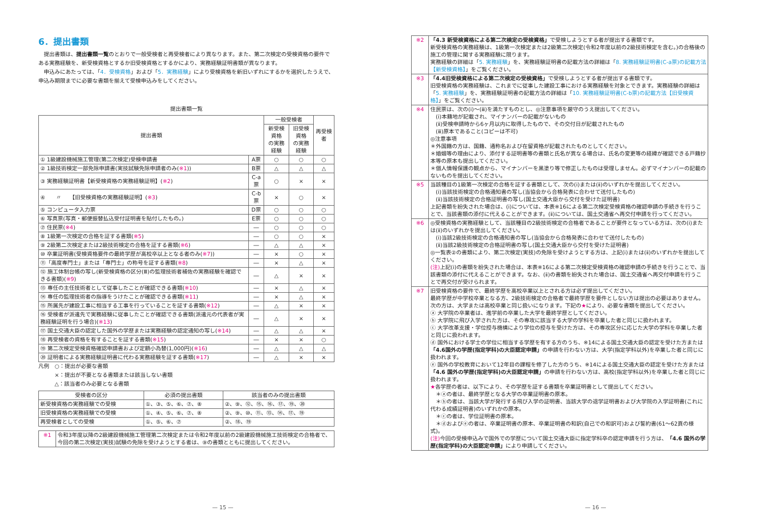6．提出書類
　提出書類は、提出書類一覧のとおりで一般受検者と再受検者により異なります。また、第二次検定の受検資格の要件である実務経験を、新受検資格とするか旧受検資格とするかにより、実務経験証明書類が異なります。
　申込みにあたっては、「4．受検資格」および「5．実務経験」により受検資格を新旧いずれにするかを選択したうえで、申込み期限までに必要な書類を揃えて受検申込みをしてください。
提出書類一覧
| 提出書類 | | 一般受検者 | | 再受検者 |
| --- | --- | --- | --- | --- |
| | | 新受検資格 の実務経験 | 旧受検資格 の実務経験 | |
| ① 1級建設機械施工管理(第二次検定)受検申請書 | A票 | ○ | ○ | ○ |
| ② 1級技術検定一部免除申請書(実技試験免除申請者のみ( ※1 )) | B票 | △ | △ | △ |
| ③ 実務経験証明書【新受検資格の実務経験証明】( ※2 ) | C-a票 | ○ | × | × |
| ④ 〃 【旧受検資格の実務経験証明】( ※3 ) | C-b票 | × | ○ | × |
| ⑤ コンピュータ入力票 | D票 | ○ | ○ | ○ |
| ⑥ 写真票(写真・郵便振替払込受付証明書を貼付したもの。) | E票 | ○ | ○ | ○ |
| ⑦ 住民票( ※4 ) | ― | ○ | ○ | ○ |
| ⑧ 1級第一次検定の合格を証する書類( ※5 ) | ― | ○ | ○ | × |
| ⑨ 2級第二次検定または2級技術検定の合格を証する書類( ※6 ) | ― | △ | △ | × |
| ⑩ 卒業証明書(受検資格要件の最終学歴が高校卒以上となる者のみ( ※7 )) | ― | × | ○ | × |
| ⑪「高度専門士」または「専門士」の称号を証する書類( ※8 ) | ― | × | △ | × |
| ⑫ 施工体制台帳の写し(新受検資格の区分(Ⅲ)の監理技術者補佐の実務経験を確認できる書類)( ※9 ) | ― | △ | × | × |
| ⑬ 専任の主任技術者として従事したことが確認できる書類( ※10 ) | ― | × | △ | × |
| ⑭ 専任の監理技術者の指導をうけたことが確認できる書類( ※11 ) | ― | × | △ | × |
| ⑮ 所属先が建設工事に相当する工事を行っていることを証する書類( ※12 ) | ― | △ | × | × |
| ⑯ 受検者が派遣先で実務経験に従事したことが確認できる書類(派遣元の代表者が実務経験証明を行う場合)( ※13 ) | ― | △ | × | × |
| ⑰ 国土交通大臣の認定した国外の学歴または実務経験の認定通知の写し( ※14 ) | ― | △ | △ | × |
| ⑱ 再受検者の資格を有することを証する書類( ※15 ) | ― | × | × | ○ |
| ⑲ 第二次検定受検資格確認申請書および定額小為替(1,000円)( ※16 ) | ― | △ | △ | △ |
| ⑳ 証明者による実務経験証明書に代わる実務経験を証する書類( ※17 ) | ― | △ | × | × |
凡例　○：提出が必要な書類
　　　×：提出が不要となる書類または該当しない書類
　　　△：該当者のみ必要となる書類
| 受検者の区分 | 必須の提出書類 | 該当者のみの提出書類 |
| --- | --- | --- |
| 新受検資格の実務経験での受検 | ①、③、⑤、⑥、⑦、⑧ | ②、⑨、⑫、⑮、⑯、⑰、⑲、⑳ |
| 旧受検資格の実務経験での受検 | ①、④、⑤、⑥、⑦、⑧ | ②、⑨、⑩、⑪、⑬、⑭、⑰、⑲ |
| 再受検者としての受検 | ①、⑤、⑥、⑦ | ②、⑱、⑲ |
| ※1 | 令和3年度以降の2級建設機械施工管理第二次検定または令和2年度以前の2級建設機械施工技術検定の合格者で、今回の第二次検定(実技)試験の免除を受けようとする者は、⑨の書類とともに提出してください。 |
— 15 —
| ※2 | 「4.3 新受検資格による第二次検定の受検資格」 で受検しようとする者が提出する書類です。 新受検資格の実務経験は、1級第一次検定または2級第二次検定(令和2年度以前の2級技術検定を含む。)の合格後の施工の管理に関する実務経験に限ります。 実務経験の詳細は「 5. 実務経験 」を、実務経験証明書の記載方法の詳細は「 8. 実務経験証明書(C-a票)の記載方法【新受検資格】 」をご覧ください。 |
| ※3 | 「4.4旧受検資格による第二次検定の受検資格」 で受検しようとする者が提出する書類です。 旧受検資格の実務経験は、これまでに従事した建設工事における実務経験を対象とできます。実務経験の詳細は「 5. 実務経験 」を、実務経験証明書の記載方法の詳細は「 10. 実務経験証明書(C-b票)の記載方法【旧受検資格】 」をご覧ください。 |
| ※4 | 住民票は、次の(ⅰ)～(ⅲ)を満たすものとし、◎注意事項を厳守のうえ提出してください。 (ⅰ)本籍地が記載され、マイナンバーの記載がないもの (ⅱ)受検申請時から6ヶ月以内に取得したもので、その交付日が記載されたもの (ⅲ)原本であること(コピーは不可) ◎注意事項 ＊外国籍の方は、国籍、通称名および在留資格が記載されたものとしてください。 ＊婚姻等の理由により、添付する証明書等の書類と氏名が異なる場合は、氏名の変更等の経緯が確認できる戸籍抄本等の原本も提出してください。 ＊個人情報保護の観点から、マイナンバーを黒塗り等で修正したものは受理しません。必ずマイナンバーの記載のないものを提出してください。 |
| ※5 | 当該種目の1級第一次検定の合格を証する書類として、次の(ⅰ)または(ⅱ)のいずれかを提出してください。 (ⅰ)当該技術検定の合格通知書の写し(当協会から合格発表に合わせて送付したもの) (ⅱ)当該技術検定の合格証明書の写し(国土交通大臣から交付を受けた証明書) 上記書類を紛失された場合は、(ⅰ)については、本表※16による第二次検定受検資格の確認申請の手続きを行うことで、当該書類の添付に代えることができます。(ⅱ)については、国土交通省へ再交付申請を行ってください。 |
| ※6 | ◎受検資格の実務経験として、当該種目の2級技術検定の合格者であることが要件となっている方は、次の(ⅰ)または(ⅱ)のいずれかを提出してください。 (ⅰ)当該2級技術検定の合格通知書の写し(当協会から合格発表に合わせて送付したもの) (ⅱ)当該2級技術検定の合格証明書の写し(国土交通大臣から交付を受けた証明書) ◎一覧表②の書類により、第二次検定(実技)の免除を受けようとする方は、上記(ⅰ)または(ⅱ)のいずれかを提出してください。 (注) 上記(ⅰ)の書類を紛失された場合は、本表※16による第二次検定受検資格の確認申請の手続きを行うことで、当該書類の添付に代えることができます。なお、(ⅱ)の書類を紛失された場合は、国土交通省へ再交付申請を行うことで再交付が受けられます。 |
| ※7 | 旧受検資格の要件で、最終学歴を高校卒業以上とされる方は必ず提出してください。 最終学歴が中学校卒業となる方、2級技術検定の合格者で最終学歴を要件としない方は提出の必要はありません。 次の方は、大学または高校卒業と同じ扱いになります。下記の ★ により、必要な書類を提出してください。 ⓐ 大学院の卒業者は、進学前の卒業した大学を最終学歴としてください。 ⓑ 大学院に飛び入学された方は、その専攻に該当する大学の学科を卒業した者と同じに扱われます。 ⓒ 大学改革支援・学位授与機構により学位の授与を受けた方は、その専攻区分に応じた大学の学科を卒業した者と同じに扱われます。 ⓓ 国外における学士の学位に相当する学歴を有する方のうち、※14による国土交通大臣の認定を受けた方または 「4.6国外の学歴(指定学科)の大臣認定申請」 の申請を行わない方は、大学(指定学科以外)を卒業した者と同じに扱われます。 ⓔ 国外の学校教育において12年目の課程を修了した方のうち、※14による国土交通大臣の認定を受けた方または 「4.6 国外の学歴(指定学科)の大臣認定申請」 の申請を行わない方は、高校(指定学科以外)を卒業した者と同じに扱われます。 ★ 各学歴の者は、以下により、その学歴を証する書類を卒業証明書として提出してください。 ＊ⓐの者は、最終学歴となる大学の卒業証明書の原本。 ＊ⓑの者は、当該大学が発行する飛び入学の証明書、当該大学の退学証明書および大学院の入学証明書(これに代わる成績証明書)のいずれかの原本。 ＊ⓒの者は、学位証明書の原本。 ＊ⓓおよびⓔの者は、卒業証明書の原本、卒業証明書の和訳(自己での和訳可)および誓約書(61～62頁の様式)。 (注) 今回の受検申込みで国外での学歴について国土交通大臣に指定学科卒の認定申請を行う方は、 「4.6 国外の学歴(指定学科)の大臣認定申請」 により申請してください。 |
— 16 —